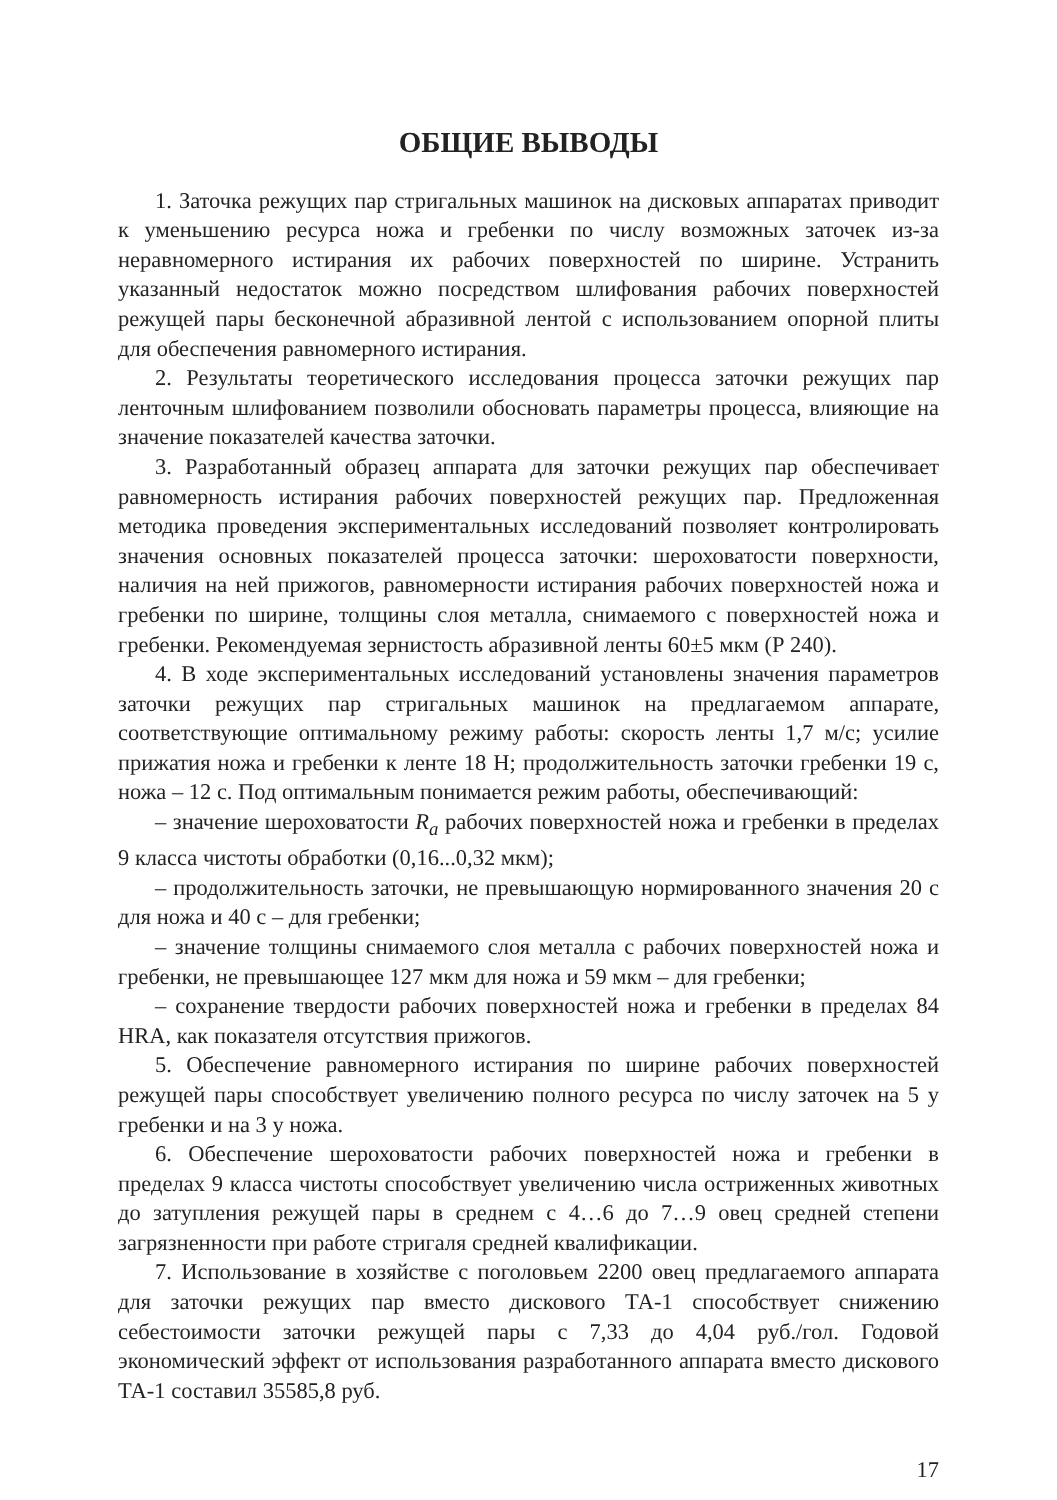ОБЩИЕ ВЫВОДЫ
1. Заточка режущих пар стригальных машинок на дисковых аппаратах приводит к уменьшению ресурса ножа и гребенки по числу возможных заточек из-за неравномерного истирания их рабочих поверхностей по ширине. Устранить указанный недостаток можно посредством шлифования рабочих поверхностей режущей пары бесконечной абразивной лентой с использованием опорной плиты для обеспечения равномерного истирания.
2. Результаты теоретического исследования процесса заточки режущих пар ленточным шлифованием позволили обосновать параметры процесса, влияющие на значение показателей качества заточки.
3. Разработанный образец аппарата для заточки режущих пар обеспечивает равномерность истирания рабочих поверхностей режущих пар. Предложенная методика проведения экспериментальных исследований позволяет контролировать значения основных показателей процесса заточки: шероховатости поверхности, наличия на ней прижогов, равномерности истирания рабочих поверхностей ножа и гребенки по ширине, толщины слоя металла, снимаемого с поверхностей ножа и гребенки. Рекомендуемая зернистость абразивной ленты 60±5 мкм (Р 240).
4. В ходе экспериментальных исследований установлены значения параметров заточки режущих пар стригальных машинок на предлагаемом аппарате, соответствующие оптимальному режиму работы: скорость ленты 1,7 м/с; усилие прижатия ножа и гребенки к ленте 18 Н; продолжительность заточки гребенки 19 с, ножа – 12 с. Под оптимальным понимается режим работы, обеспечивающий:
– значение шероховатости R<sub>a</sub> рабочих поверхностей ножа и гребенки в пределах 9 класса чистоты обработки (0,16...0,32 мкм);
– продолжительность заточки, не превышающую нормированного значения 20 с для ножа и 40 с – для гребенки;
– значение толщины снимаемого слоя металла с рабочих поверхностей ножа и гребенки, не превышающее 127 мкм для ножа и 59 мкм – для гребенки;
– сохранение твердости рабочих поверхностей ножа и гребенки в пределах 84 HRA, как показателя отсутствия прижогов.
5. Обеспечение равномерного истирания по ширине рабочих поверхностей режущей пары способствует увеличению полного ресурса по числу заточек на 5 у гребенки и на 3 у ножа.
6. Обеспечение шероховатости рабочих поверхностей ножа и гребенки в пределах 9 класса чистоты способствует увеличению числа остриженных животных до затупления режущей пары в среднем с 4…6 до 7…9 овец средней степени загрязненности при работе стригаля средней квалификации.
7. Использование в хозяйстве с поголовьем 2200 овец предлагаемого аппарата для заточки режущих пар вместо дискового ТА-1 способствует снижению себестоимости заточки режущей пары с 7,33 до 4,04 руб./гол. Годовой экономический эффект от использования разработанного аппарата вместо дискового ТА-1 составил 35585,8 руб.
17